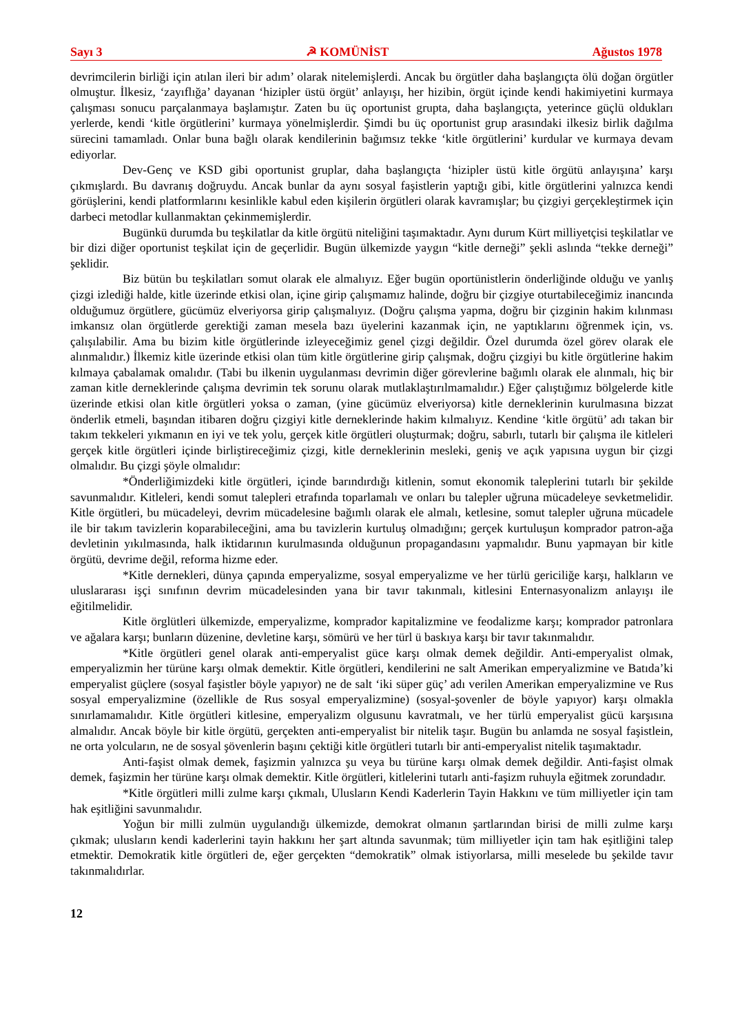Sayı 3 ☭ KOMÜNİST Ağustos 1978
devrimcilerin birliği için atılan ileri bir adım’ olarak nitelemişlerdi. Ancak bu örgütler daha başlangıçta ölü doğan örgütler olmuştur. İlkesiz, ‘zayıflığa’ dayanan ‘hizipler üstü örgüt’ anlayışı, her hizibin, örgüt içinde kendi hakimiyetini kurmaya çalışması sonucu parçalanmaya başlamıştır. Zaten bu üç oportunist grupta, daha başlangıçta, yeterince güçlü oldukları yerlerde, kendi ‘kitle örgütlerini’ kurmaya yönelmişlerdir. Şimdi bu üç oportunist grup arasındaki ilkesiz birlik dağılma sürecini tamamladı. Onlar buna bağlı olarak kendilerinin bağımsız tekke ‘kitle örgütlerini’ kurdular ve kurmaya devam ediyorlar.
Dev-Genç ve KSD gibi oportunist gruplar, daha başlangıçta ‘hizipler üstü kitle örgütü anlayışına’ karşı çıkmışlardı. Bu davranış doğruydu. Ancak bunlar da aynı sosyal faşistlerin yaptığı gibi, kitle örgütlerini yalnızca kendi görüşlerini, kendi platformlarını kesinlikle kabul eden kişilerin örgütleri olarak kavramışlar; bu çizgiyi gerçekleştirmek için darbeci metodlar kullanmaktan çekinmemişlerdir.
Bugünkü durumda bu teşkilatlar da kitle örgütü niteliğini taşımaktadır. Aynı durum Kürt milliyetçisi teşkilatlar ve bir dizi diğer oportunist teşkilat için de geçerlidir. Bugün ülkemizde yaygın “kitle derneği” şekli aslında “tekke derneği” şeklidir.
Biz bütün bu teşkilatları somut olarak ele almalıyız. Eğer bugün oportünistlerin önderliğinde olduğu ve yanlış çizgi izlediği halde, kitle üzerinde etkisi olan, içine girip çalışmamız halinde, doğru bir çizgiye oturtabileceğimiz inancında olduğumuz örgütlere, gücümüz elveriyorsa girip çalışmalıyız. (Doğru çalışma yapma, doğru bir çizginin hakim kılınması imkansız olan örgütlerde gerektiği zaman mesela bazı üyelerini kazanmak için, ne yaptıklarını öğrenmek için, vs. çalışılabilir. Ama bu bizim kitle örgütlerinde izleyeceğimiz genel çizgi değildir. Özel durumda özel görev olarak ele alınmalıdır.) İlkemiz kitle üzerinde etkisi olan tüm kitle örgütlerine girip çalışmak, doğru çizgiyi bu kitle örgütlerine hakim kılmaya çabalamak omalıdır. (Tabi bu ilkenin uygulanması devrimin diğer görevlerine bağımlı olarak ele alınmalı, hiç bir zaman kitle derneklerinde çalışma devrimin tek sorunu olarak mutlaklaştırılmamalıdır.) Eğer çalıştığımız bölgelerde kitle üzerinde etkisi olan kitle örgütleri yoksa o zaman, (yine gücümüz elveriyorsa) kitle derneklerinin kurulmasına bizzat önderlik etmeli, başından itibaren doğru çizgiyi kitle derneklerinde hakim kılmalıyız. Kendine ‘kitle örgütü’ adı takan bir takım tekkeleri yıkmanın en iyi ve tek yolu, gerçek kitle örgütleri oluşturmak; doğru, sabırlı, tutarlı bir çalışma ile kitleleri gerçek kitle örgütleri içinde birliştireceğimiz çizgi, kitle derneklerinin mesleki, geniş ve açık yapısına uygun bir çizgi olmalıdır. Bu çizgi şöyle olmalıdır:
*Önderliğimizdeki kitle örgütleri, içinde barındırdığı kitlenin, somut ekonomik taleplerini tutarlı bir şekilde savunmalıdır. Kitleleri, kendi somut talepleri etrafında toparlamalı ve onları bu talepler uğruna mücadeleye sevketmelidir. Kitle örgütleri, bu mücadeleyi, devrim mücadelesine bağımlı olarak ele almalı, ketlesine, somut talepler uğruna mücadele ile bir takım tavizlerin koparabileceğini, ama bu tavizlerin kurtuluş olmadığını; gerçek kurtuluşun komprador patron-ağa devletinin yıkılmasında, halk iktidarının kurulmasında olduğunun propagandasını yapmalıdır. Bunu yapmayan bir kitle örgütü, devrime değil, reforma hizme eder.
*Kitle dernekleri, dünya çapında emperyalizme, sosyal emperyalizme ve her türlü gericiliğe karşı, halkların ve uluslararası işçi sınıfının devrim mücadelesinden yana bir tavır takınmalı, kitlesini Enternasyonalizm anlayışı ile eğitilmelidir.
Kitle örglütleri ülkemizde, emperyalizme, komprador kapitalizmine ve feodalizme karşı; komprador patronlara ve ağalara karşı; bunların düzenine, devletine karşı, sömürü ve her türl ü baskıya karşı bir tavır takınmalıdır.
*Kitle örgütleri genel olarak anti-emperyalist güce karşı olmak demek değildir. Anti-emperyalist olmak, emperyalizmin her türüne karşı olmak demektir. Kitle örgütleri, kendilerini ne salt Amerikan emperyalizmine ve Batıda’ki emperyalist güçlere (sosyal faşistler böyle yapıyor) ne de salt ‘iki süper güç’ adı verilen Amerikan emperyalizmine ve Rus sosyal emperyalizmine (özellikle de Rus sosyal emperyalizmine) (sosyal-şovenler de böyle yapıyor) karşı olmakla sınırlamamalıdır. Kitle örgütleri kitlesine, emperyalizm olgusunu kavratmalı, ve her türlü emperyalist gücü karşısına almalıdır. Ancak böyle bir kitle örgütü, gerçekten anti-emperyalist bir nitelik taşır. Bugün bu anlamda ne sosyal faşistlein, ne orta yolcuların, ne de sosyal şövenlerin başını çektiği kitle örgütleri tutarlı bir anti-emperyalist nitelik taşımaktadır.
Anti-faşist olmak demek, faşizmin yalnızca şu veya bu türüne karşı olmak demek değildir. Anti-faşist olmak demek, faşizmin her türüne karşı olmak demektir. Kitle örgütleri, kitlelerini tutarlı anti-faşizm ruhuyla eğitmek zorundadır.
*Kitle örgütleri milli zulme karşı çıkmalı, Ulusların Kendi Kaderlerin Tayin Hakkını ve tüm milliyetler için tam hak eşitliğini savunmalıdır.
Yoğun bir milli zulmün uygulandığı ülkemizde, demokrat olmanın şartlarından birisi de milli zulme karşı çıkmak; ulusların kendi kaderlerini tayin hakkını her şart altında savunmak; tüm milliyetler için tam hak eşitliğini talep etmektir. Demokratik kitle örgütleri de, eğer gerçekten “demokratik” olmak istiyorlarsa, milli meselede bu şekilde tavır takınmalıdırlar.
12